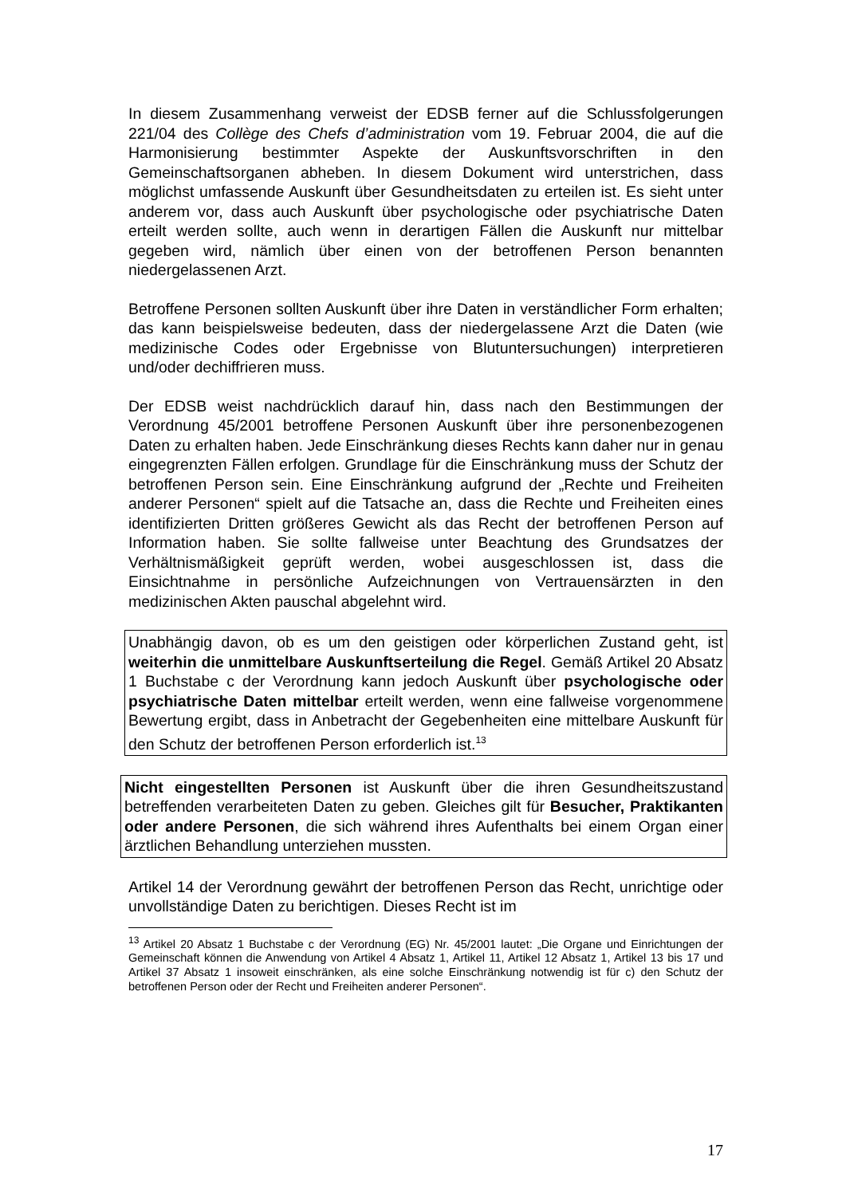In diesem Zusammenhang verweist der EDSB ferner auf die Schlussfolgerungen 221/04 des Collège des Chefs d’administration vom 19. Februar 2004, die auf die Harmonisierung bestimmter Aspekte der Auskunftsvorschriften in den Gemeinschaftsorganen abheben. In diesem Dokument wird unterstrichen, dass möglichst umfassende Auskunft über Gesundheitsdaten zu erteilen ist. Es sieht unter anderem vor, dass auch Auskunft über psychologische oder psychiatrische Daten erteilt werden sollte, auch wenn in derartigen Fällen die Auskunft nur mittelbar gegeben wird, nämlich über einen von der betroffenen Person benannten niedergelassenen Arzt.
Betroffene Personen sollten Auskunft über ihre Daten in verständlicher Form erhalten; das kann beispielsweise bedeuten, dass der niedergelassene Arzt die Daten (wie medizinische Codes oder Ergebnisse von Blutuntersuchungen) interpretieren und/oder dechiffrieren muss.
Der EDSB weist nachdrücklich darauf hin, dass nach den Bestimmungen der Verordnung 45/2001 betroffene Personen Auskunft über ihre personenbezogenen Daten zu erhalten haben. Jede Einschränkung dieses Rechts kann daher nur in genau eingegrenzten Fällen erfolgen. Grundlage für die Einschränkung muss der Schutz der betroffenen Person sein. Eine Einschränkung aufgrund der „Rechte und Freiheiten anderer Personen“ spielt auf die Tatsache an, dass die Rechte und Freiheiten eines identifizierten Dritten größeres Gewicht als das Recht der betroffenen Person auf Information haben. Sie sollte fallweise unter Beachtung des Grundsatzes der Verhältnismäßigkeit geprüft werden, wobei ausgeschlossen ist, dass die Einsichtnahme in persönliche Aufzeichnungen von Vertrauensärzten in den medizinischen Akten pauschal abgelehnt wird.
Unabhängig davon, ob es um den geistigen oder körperlichen Zustand geht, ist weiterhin die unmittelbare Auskunftserteilung die Regel. Gemäß Artikel 20 Absatz 1 Buchstabe c der Verordnung kann jedoch Auskunft über psychologische oder psychiatrische Daten mittelbar erteilt werden, wenn eine fallweise vorgenommene Bewertung ergibt, dass in Anbetracht der Gegebenheiten eine mittelbare Auskunft für den Schutz der betroffenen Person erforderlich ist.<sup>13</sup>
Nicht eingestellten Personen ist Auskunft über die ihren Gesundheitszustand betreffenden verarbeiteten Daten zu geben. Gleiches gilt für Besucher, Praktikanten oder andere Personen, die sich während ihres Aufenthalts bei einem Organ einer ärztlichen Behandlung unterziehen mussten.
Artikel 14 der Verordnung gewährt der betroffenen Person das Recht, unrichtige oder unvollständige Daten zu berichtigen. Dieses Recht ist im
<sup>13</sup> Artikel 20 Absatz 1 Buchstabe c der Verordnung (EG) Nr. 45/2001 lautet: „Die Organe und Einrichtungen der Gemeinschaft können die Anwendung von Artikel 4 Absatz 1, Artikel 11, Artikel 12 Absatz 1, Artikel 13 bis 17 und Artikel 37 Absatz 1 insoweit einschränken, als eine solche Einschränkung notwendig ist für c) den Schutz der betroffenen Person oder der Recht und Freiheiten anderer Personen“.
17